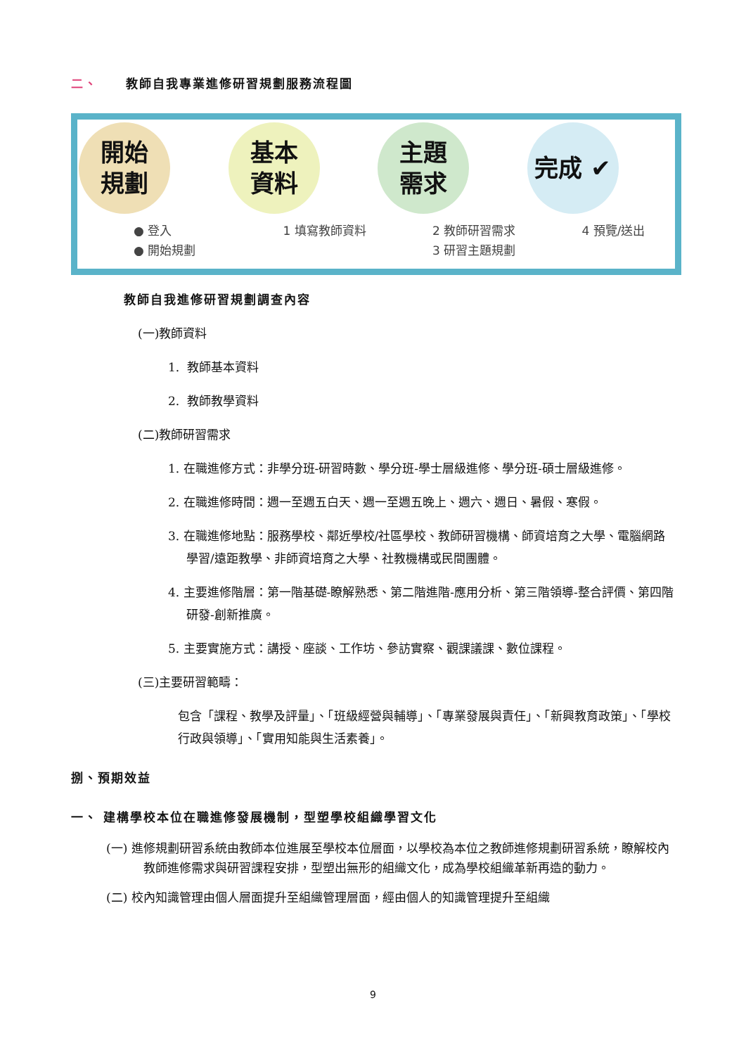二、 教師自我專業進修研習規劃服務流程圖
開始
規劃
● 登入
● 開始規劃
基本
資料
1 填寫教師資料
主題
需求
2 教師研習需求
3 研習主題規劃
完成 ✔
4 預覽/送出
教師自我進修研習規劃調查內容
(一)教師資料
1. 教師基本資料
2. 教師教學資料
(二)教師研習需求
1. 在職進修方式：非學分班-研習時數、學分班-學士層級進修、學分班-碩士層級進修。
2. 在職進修時間：週一至週五白天、週一至週五晚上、週六、週日、暑假、寒假。
3. 在職進修地點：服務學校、鄰近學校/社區學校、教師研習機構、師資培育之大學、電腦網路學習/遠距教學、非師資培育之大學、社教機構或民間團體。
4. 主要進修階層：第一階基礎-瞭解熟悉、第二階進階-應用分析、第三階領導-整合評價、第四階研發-創新推廣。
5. 主要實施方式：講授、座談、工作坊、參訪實察、觀課議課、數位課程。
(三)主要研習範疇：
包含「課程、教學及評量」、「班級經營與輔導」、「專業發展與責任」、「新興教育政策」、「學校行政與領導」、「實用知能與生活素養」。
捌、預期效益
一、 建構學校本位在職進修發展機制，型塑學校組織學習文化
(一) 進修規劃研習系統由教師本位進展至學校本位層面，以學校為本位之教師進修規劃研習系統，瞭解校內教師進修需求與研習課程安排，型塑出無形的組織文化，成為學校組織革新再造的動力。
(二) 校內知識管理由個人層面提升至組織管理層面，經由個人的知識管理提升至組織
9